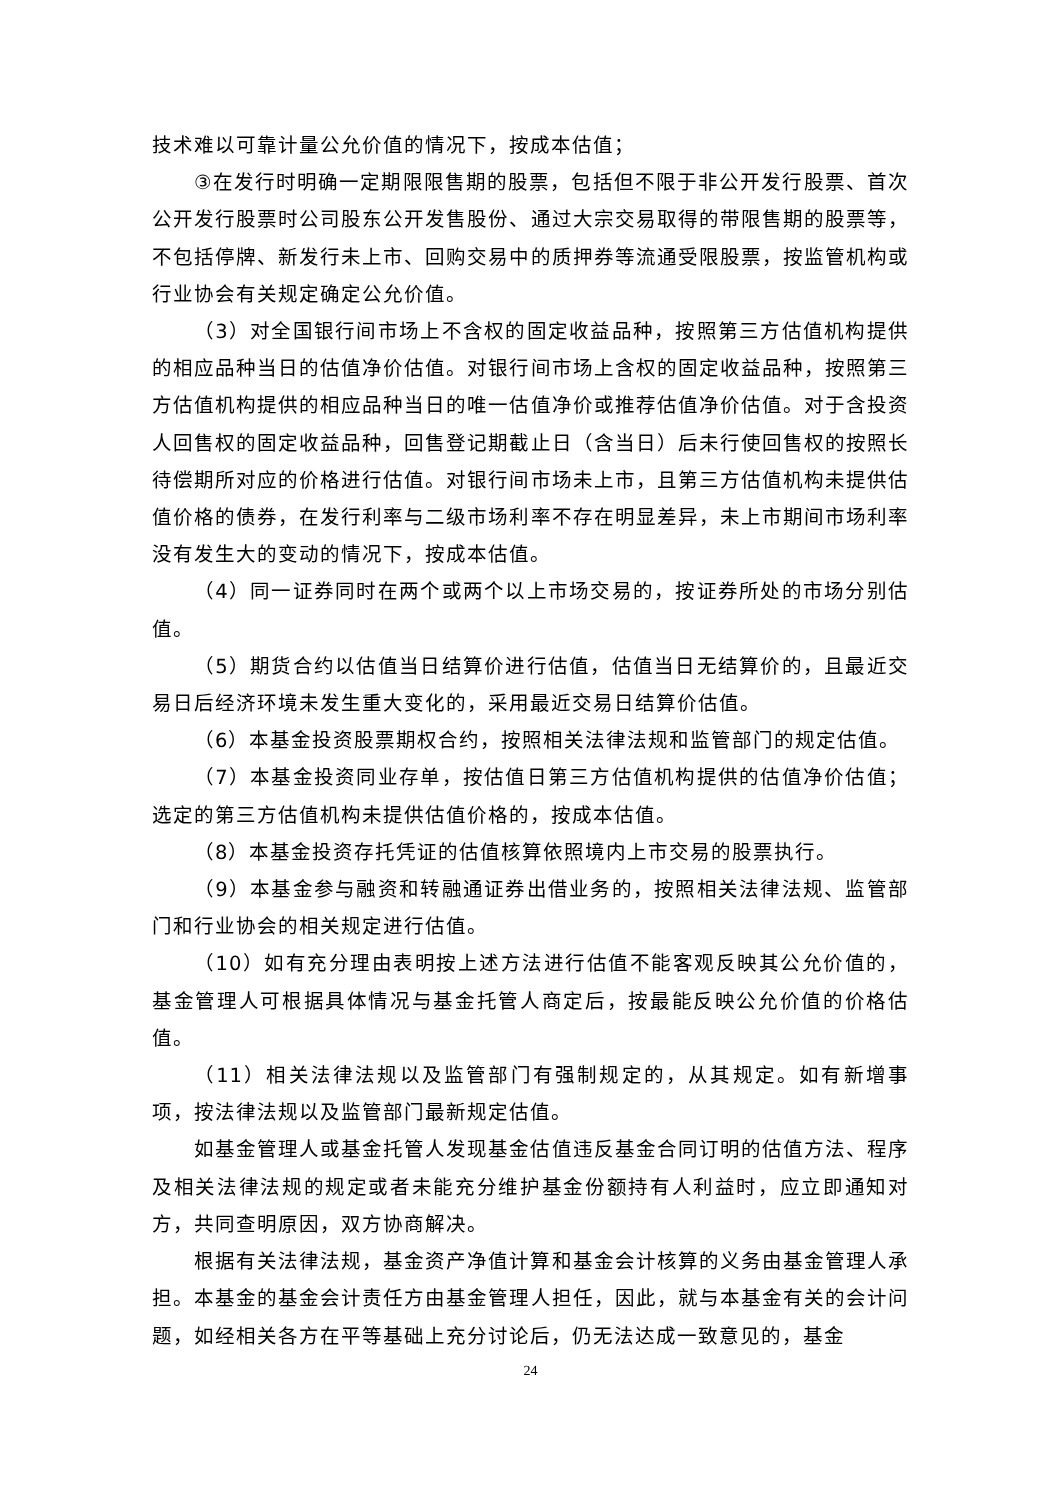技术难以可靠计量公允价值的情况下，按成本估值；
③在发行时明确一定期限限售期的股票，包括但不限于非公开发行股票、首次公开发行股票时公司股东公开发售股份、通过大宗交易取得的带限售期的股票等，不包括停牌、新发行未上市、回购交易中的质押券等流通受限股票，按监管机构或行业协会有关规定确定公允价值。
（3）对全国银行间市场上不含权的固定收益品种，按照第三方估值机构提供的相应品种当日的估值净价估值。对银行间市场上含权的固定收益品种，按照第三方估值机构提供的相应品种当日的唯一估值净价或推荐估值净价估值。对于含投资人回售权的固定收益品种，回售登记期截止日（含当日）后未行使回售权的按照长待偿期所对应的价格进行估值。对银行间市场未上市，且第三方估值机构未提供估值价格的债券，在发行利率与二级市场利率不存在明显差异，未上市期间市场利率没有发生大的变动的情况下，按成本估值。
（4）同一证券同时在两个或两个以上市场交易的，按证券所处的市场分别估值。
（5）期货合约以估值当日结算价进行估值，估值当日无结算价的，且最近交易日后经济环境未发生重大变化的，采用最近交易日结算价估值。
（6）本基金投资股票期权合约，按照相关法律法规和监管部门的规定估值。
（7）本基金投资同业存单，按估值日第三方估值机构提供的估值净价估值；选定的第三方估值机构未提供估值价格的，按成本估值。
（8）本基金投资存托凭证的估值核算依照境内上市交易的股票执行。
（9）本基金参与融资和转融通证券出借业务的，按照相关法律法规、监管部门和行业协会的相关规定进行估值。
（10）如有充分理由表明按上述方法进行估值不能客观反映其公允价值的，基金管理人可根据具体情况与基金托管人商定后，按最能反映公允价值的价格估值。
（11）相关法律法规以及监管部门有强制规定的，从其规定。如有新增事项，按法律法规以及监管部门最新规定估值。
如基金管理人或基金托管人发现基金估值违反基金合同订明的估值方法、程序及相关法律法规的规定或者未能充分维护基金份额持有人利益时，应立即通知对方，共同查明原因，双方协商解决。
根据有关法律法规，基金资产净值计算和基金会计核算的义务由基金管理人承担。本基金的基金会计责任方由基金管理人担任，因此，就与本基金有关的会计问题，如经相关各方在平等基础上充分讨论后，仍无法达成一致意见的，基金
24